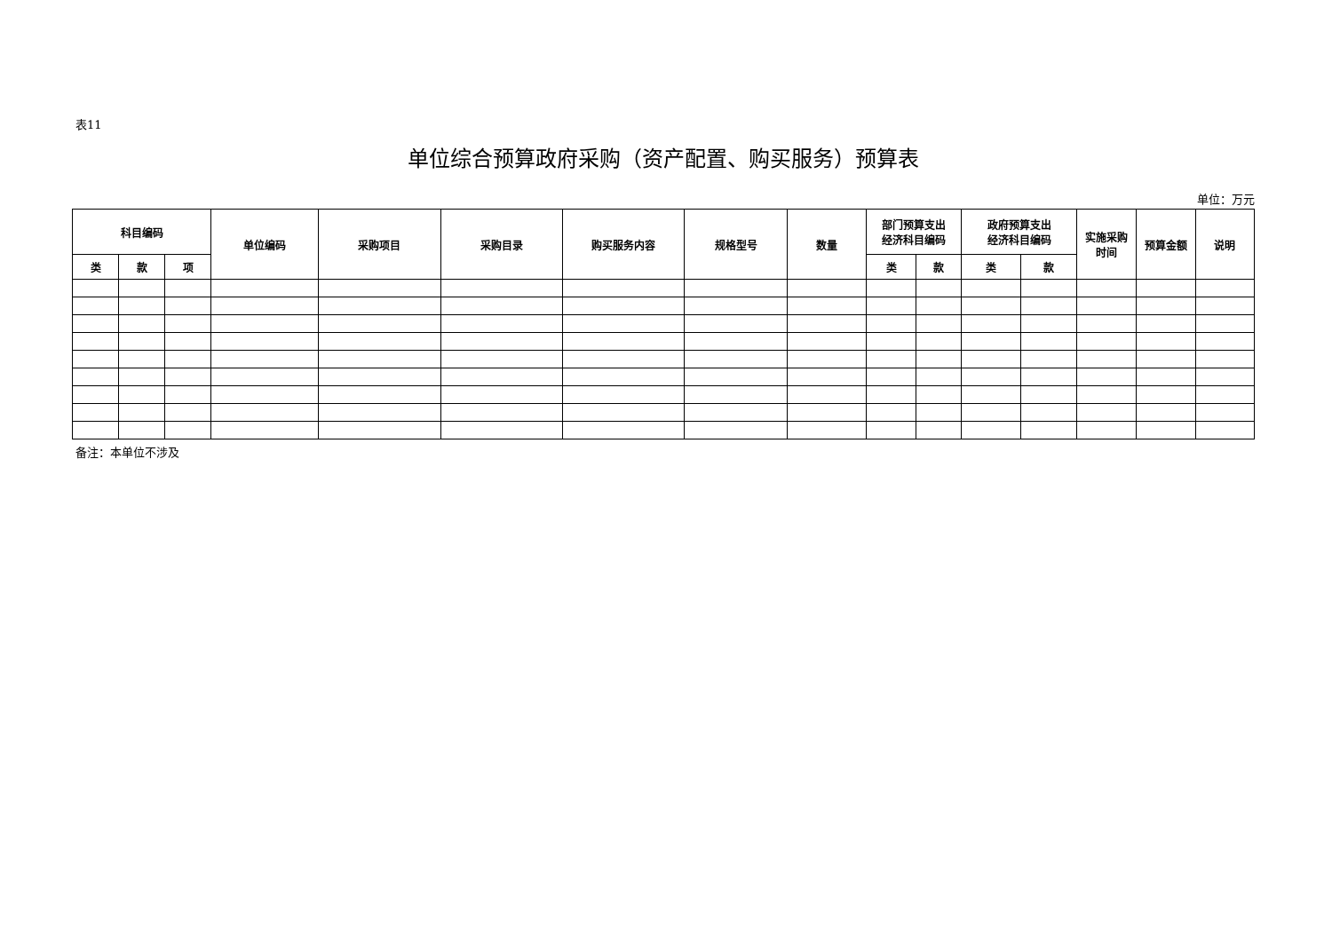表11
单位综合预算政府采购（资产配置、购买服务）预算表
单位：万元
| 科目编码 | | | 单位编码 | 采购项目 | 采购目录 | 购买服务内容 | 规格型号 | 数量 | 部门预算支出 经济科目编码 | | 政府预算支出 经济科目编码 | | 实施采购 时间 | 预算金额 | 说明 |
| --- | --- | --- | --- | --- | --- | --- | --- | --- | --- | --- | --- | --- | --- | --- | --- |
| 类 | 款 | 项 | | | | | | | 类 | 款 | 类 | 款 | | | |
备注：本单位不涉及